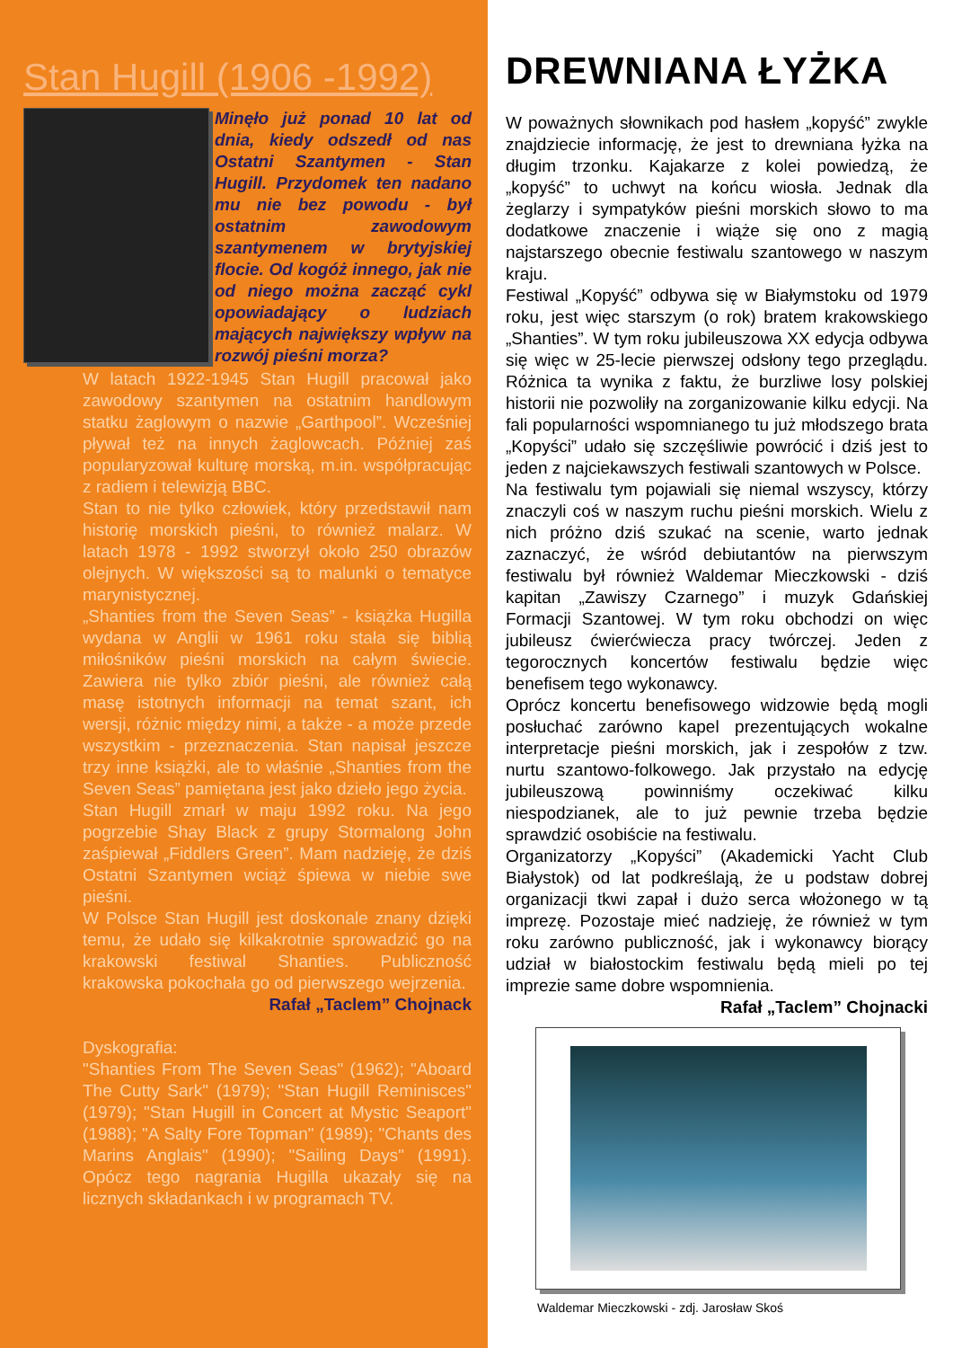Stan Hugill (1906 -1992)
Minęło już ponad 10 lat od dnia, kiedy odszedł od nas Ostatni Szantymen - Stan Hugill. Przydomek ten nadano mu nie bez powodu - był ostatnim zawodowym szantymenem w brytyjskiej flocie. Od kogóż innego, jak nie od niego można zacząć cykl opowiadający o ludziach mających największy wpływ na rozwój pieśni morza?
W latach 1922-1945 Stan Hugill pracował jako zawodowy szantymen na ostatnim handlowym statku żaglowym o nazwie „Garthpool”. Wcześniej pływał też na innych żaglowcach. Później zaś popularyzował kulturę morską, m.in. współpracując z radiem i telewizją BBC.
Stan to nie tylko człowiek, który przedstawił nam historię morskich pieśni, to również malarz. W latach 1978 - 1992 stworzył około 250 obrazów olejnych. W większości są to malunki o tematyce marynistycznej.
„Shanties from the Seven Seas” - książka Hugilla wydana w Anglii w 1961 roku stała się biblią miłośników pieśni morskich na całym świecie. Zawiera nie tylko zbiór pieśni, ale również całą masę istotnych informacji na temat szant, ich wersji, różnic między nimi, a także - a może przede wszystkim - przeznaczenia. Stan napisał jeszcze trzy inne książki, ale to właśnie „Shanties from the Seven Seas” pamiętana jest jako dzieło jego życia.
Stan Hugill zmarł w maju 1992 roku. Na jego pogrzebie Shay Black z grupy Stormalong John zaśpiewał „Fiddlers Green”. Mam nadzieję, że dziś Ostatni Szantymen wciąż śpiewa w niebie swe pieśni.
W Polsce Stan Hugill jest doskonale znany dzięki temu, że udało się kilkakrotnie sprowadzić go na krakowski festiwal Shanties. Publiczność krakowska pokochała go od pierwszego wejrzenia.
Rafał „Taclem” Chojnack
Dyskografia:
"Shanties From The Seven Seas" (1962); "Aboard The Cutty Sark" (1979); "Stan Hugill Reminisces" (1979); "Stan Hugill in Concert at Mystic Seaport" (1988); "A Salty Fore Topman" (1989); "Chants des Marins Anglais" (1990); "Sailing Days" (1991). Opócz tego nagrania Hugilla ukazały się na licznych składankach i w programach TV.
DREWNIANA ŁYŻKA
W poważnych słownikach pod hasłem „kopyść” zwykle znajdziecie informację, że jest to drewniana łyżka na długim trzonku. Kajakarze z kolei powiedzą, że „kopyść” to uchwyt na końcu wiosła. Jednak dla żeglarzy i sympatyków pieśni morskich słowo to ma dodatkowe znaczenie i wiąże się ono z magią najstarszego obecnie festiwalu szantowego w naszym kraju.
Festiwal „Kopyść” odbywa się w Białymstoku od 1979 roku, jest więc starszym (o rok) bratem krakowskiego „Shanties”. W tym roku jubileuszowa XX edycja odbywa się więc w 25-lecie pierwszej odsłony tego przeglądu. Różnica ta wynika z faktu, że burzliwe losy polskiej historii nie pozwoliły na zorganizowanie kilku edycji. Na fali popularności wspomnianego tu już młodszego brata „Kopyści” udało się szczęśliwie powrócić i dziś jest to jeden z najciekawszych festiwali szantowych w Polsce.
Na festiwalu tym pojawiali się niemal wszyscy, którzy znaczyli coś w naszym ruchu pieśni morskich. Wielu z nich próżno dziś szukać na scenie, warto jednak zaznaczyć, że wśród debiutantów na pierwszym festiwalu był również Waldemar Mieczkowski - dziś kapitan „Zawiszy Czarnego” i muzyk Gdańskiej Formacji Szantowej. W tym roku obchodzi on więc jubileusz ćwierćwiecza pracy twórczej. Jeden z tegorocznych koncertów festiwalu będzie więc benefisem tego wykonawcy.
Oprócz koncertu benefisowego widzowie będą mogli posłuchać zarówno kapel prezentujących wokalne interpretacje pieśni morskich, jak i zespołów z tzw. nurtu szantowo-folkowego. Jak przystało na edycję jubileuszową powinniśmy oczekiwać kilku niespodzianek, ale to już pewnie trzeba będzie sprawdzić osobiście na festiwalu.
Organizatorzy „Kopyści” (Akademicki Yacht Club Białystok) od lat podkreślają, że u podstaw dobrej organizacji tkwi zapał i dużo serca włożonego w tą imprezę. Pozostaje mieć nadzieję, że również w tym roku zarówno publiczność, jak i wykonawcy biorący udział w białostockim festiwalu będą mieli po tej imprezie same dobre wspomnienia.
Rafał „Taclem” Chojnacki
Waldemar Mieczkowski - zdj. Jarosław Skoś